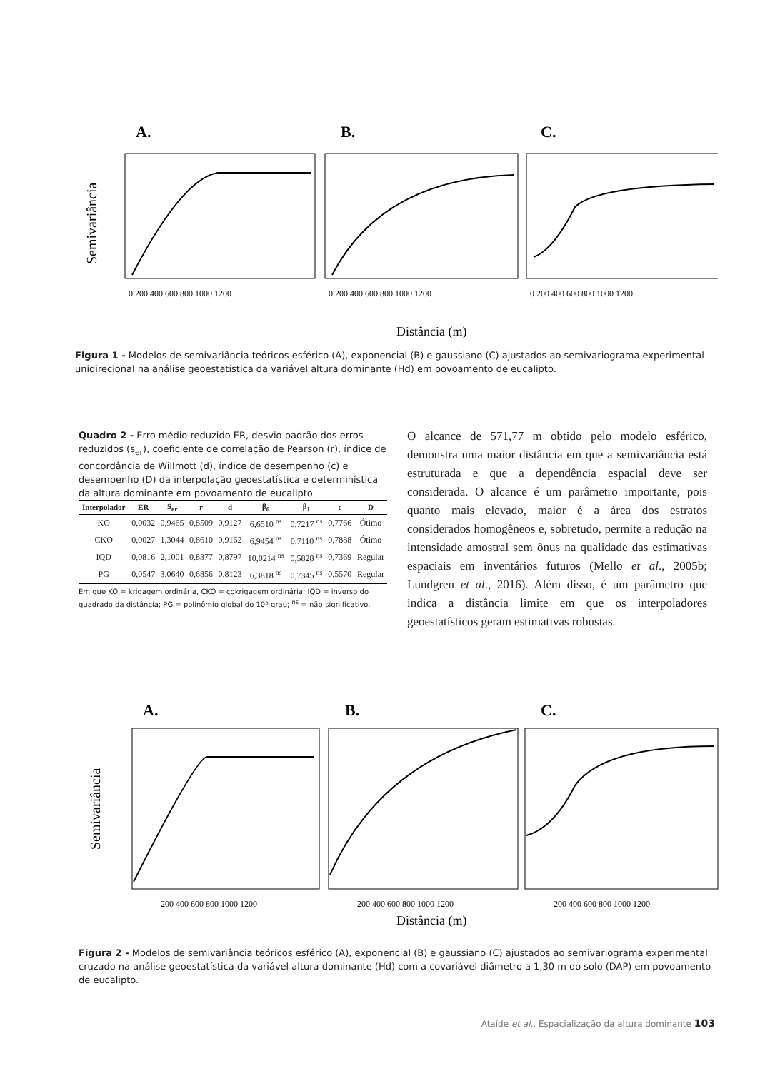A.
B.
C.
Semivariância
0 200 400 600 800 1000 1200
0 200 400 600 800 1000 1200
0 200 400 600 800 1000 1200
Distância (m)
Figura 1 - Modelos de semivariância teóricos esférico (A), exponencial (B) e gaussiano (C) ajustados ao semivariograma experimental unidirecional na análise geoestatística da variável altura dominante (Hd) em povoamento de eucalipto.
Quadro 2 - Erro médio reduzido ER, desvio padrão dos erros reduzidos (s<sub>er</sub>), coeficiente de correlação de Pearson (r), índice de concordância de Willmott (d), índice de desempenho (c) e desempenho (D) da interpolação geoestatística e determinística da altura dominante em povoamento de eucalipto
| Interpolador | ER | S<sub>er</sub> | r | d | β<sub>0</sub> | β<sub>1</sub> | c | D |
| --- | --- | --- | --- | --- | --- | --- | --- | --- |
| KO | 0,0032 | 0,9465 | 0,8509 | 0,9127 | 6,6510 <sup>ns</sup> | 0,7217 <sup>ns</sup> | 0,7766 | Ótimo |
| CKO | 0,0027 | 1,3044 | 0,8610 | 0,9162 | 6,9454 <sup>ns</sup> | 0,7110 <sup>ns</sup> | 0,7888 | Ótimo |
| IQD | 0,0816 | 2,1001 | 0,8377 | 0,8797 | 10,0214 <sup>ns</sup> | 0,5828 <sup>ns</sup> | 0,7369 | Regular |
| PG | 0,0547 | 3,0640 | 0,6856 | 0,8123 | 6,3818 <sup>ns</sup> | 0,7345 <sup>ns</sup> | 0,5570 | Regular |
Em que KO = krigagem ordinária, CKO = cokrigagem ordinária; IQD = inverso do quadrado da distância; PG = polinômio global do 10º grau; <sup>ns</sup> = não-significativo.
O alcance de 571,77 m obtido pelo modelo esférico, demonstra uma maior distância em que a semivariância está estruturada e que a dependência espacial deve ser considerada. O alcance é um parâmetro importante, pois quanto mais elevado, maior é a área dos estratos considerados homogêneos e, sobretudo, permite a redução na intensidade amostral sem ônus na qualidade das estimativas espaciais em inventários futuros (Mello et al., 2005b; Lundgren et al., 2016). Além disso, é um parâmetro que indica a distância limite em que os interpoladores geoestatísticos geram estimativas robustas.
A.
B.
C.
Semivariância
200 400 600 800 1000 1200
200 400 600 800 1000 1200
200 400 600 800 1000 1200
Distância (m)
Figura 2 - Modelos de semivariância teóricos esférico (A), exponencial (B) e gaussiano (C) ajustados ao semivariograma experimental cruzado na análise geoestatística da variável altura dominante (Hd) com a covariável diâmetro a 1,30 m do solo (DAP) em povoamento de eucalipto.
Ataíde et al., Espacialização da altura dominante 103